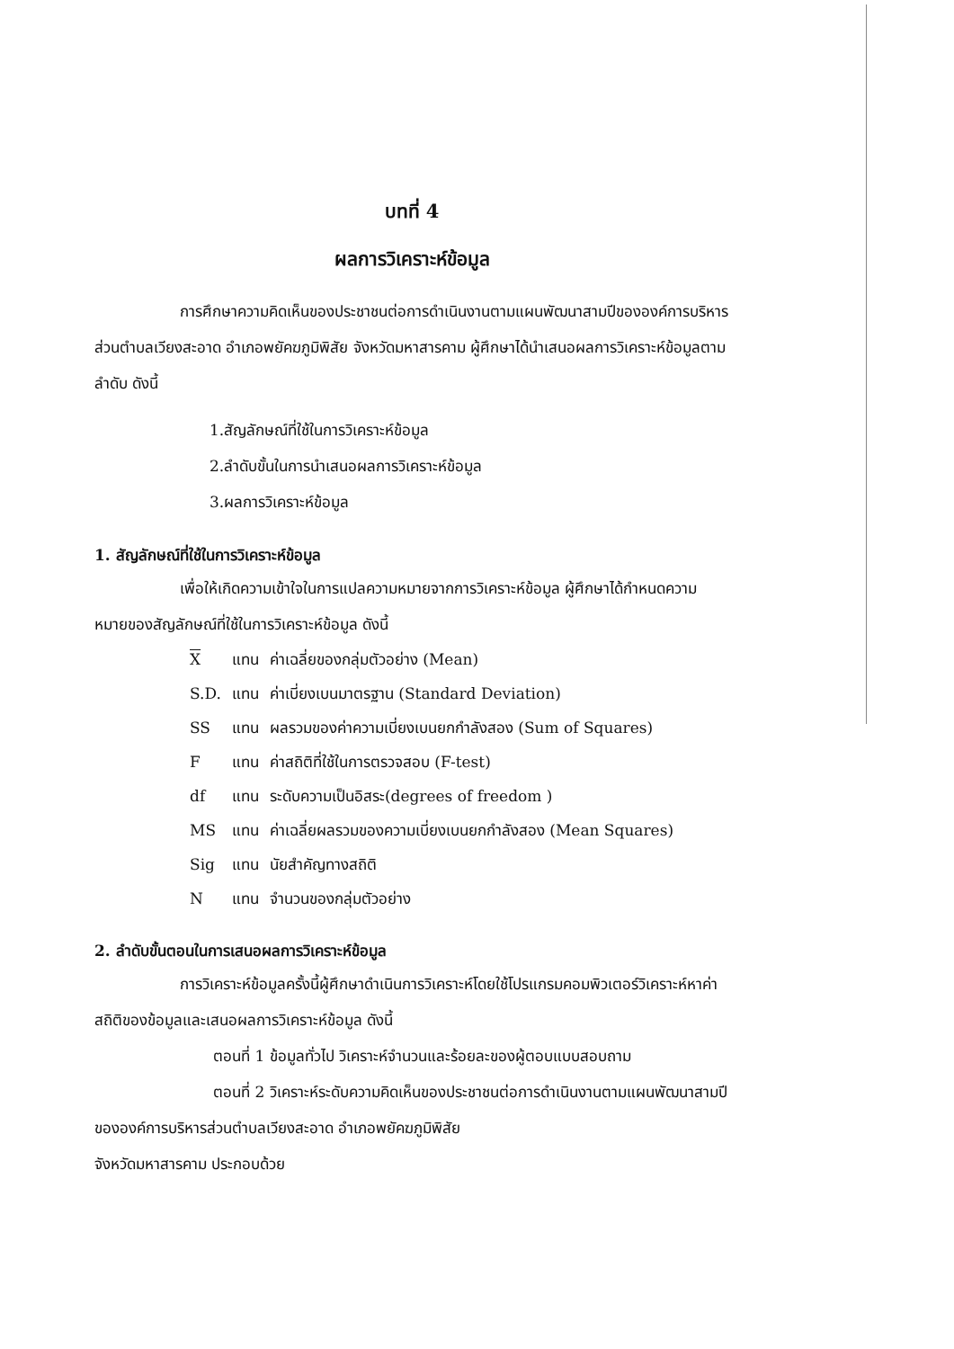บทที่ 4
ผลการวิเคราะห์ข้อมูล
การศึกษาความคิดเห็นของประชาชนต่อการดำเนินงานตามแผนพัฒนาสามปีขององค์การบริหารส่วนตำบลเวียงสะอาด อำเภอพยัคฆภูมิพิสัย จังหวัดมหาสารคาม ผู้ศึกษาได้นำเสนอผลการวิเคราะห์ข้อมูลตามลำดับ ดังนี้
1.สัญลักษณ์ที่ใช้ในการวิเคราะห์ข้อมูล
2.ลำดับขั้นในการนำเสนอผลการวิเคราะห์ข้อมูล
3.ผลการวิเคราะห์ข้อมูล
1. สัญลักษณ์ที่ใช้ในการวิเคราะห์ข้อมูล
เพื่อให้เกิดความเข้าใจในการแปลความหมายจากการวิเคราะห์ข้อมูล ผู้ศึกษาได้กำหนดความหมายของสัญลักษณ์ที่ใช้ในการวิเคราะห์ข้อมูล ดังนี้
| X | แทน | ค่าเฉลี่ยของกลุ่มตัวอย่าง (Mean) |
| S.D. | แทน | ค่าเบี่ยงเบนมาตรฐาน (Standard Deviation) |
| SS | แทน | ผลรวมของค่าความเบี่ยงเบนยกกำลังสอง (Sum of Squares) |
| F | แทน | ค่าสถิติที่ใช้ในการตรวจสอบ (F-test) |
| df | แทน | ระดับความเป็นอิสระ(degrees of freedom ) |
| MS | แทน | ค่าเฉลี่ยผลรวมของความเบี่ยงเบนยกกำลังสอง (Mean Squares) |
| Sig | แทน | นัยสำคัญทางสถิติ |
| N | แทน | จำนวนของกลุ่มตัวอย่าง |
2. ลำดับขั้นตอนในการเสนอผลการวิเคราะห์ข้อมูล
การวิเคราะห์ข้อมูลครั้งนี้ผู้ศึกษาดำเนินการวิเคราะห์โดยใช้โปรแกรมคอมพิวเตอร์วิเคราะห์หาค่าสถิติของข้อมูลและเสนอผลการวิเคราะห์ข้อมูล ดังนี้
ตอนที่ 1 ข้อมูลทั่วไป วิเคราะห์จำนวนและร้อยละของผู้ตอบแบบสอบถาม
ตอนที่ 2 วิเคราะห์ระดับความคิดเห็นของประชาชนต่อการดำเนินงานตามแผนพัฒนาสามปีขององค์การบริหารส่วนตำบลเวียงสะอาด อำเภอพยัคฆภูมิพิสัย
จังหวัดมหาสารคาม ประกอบด้วย